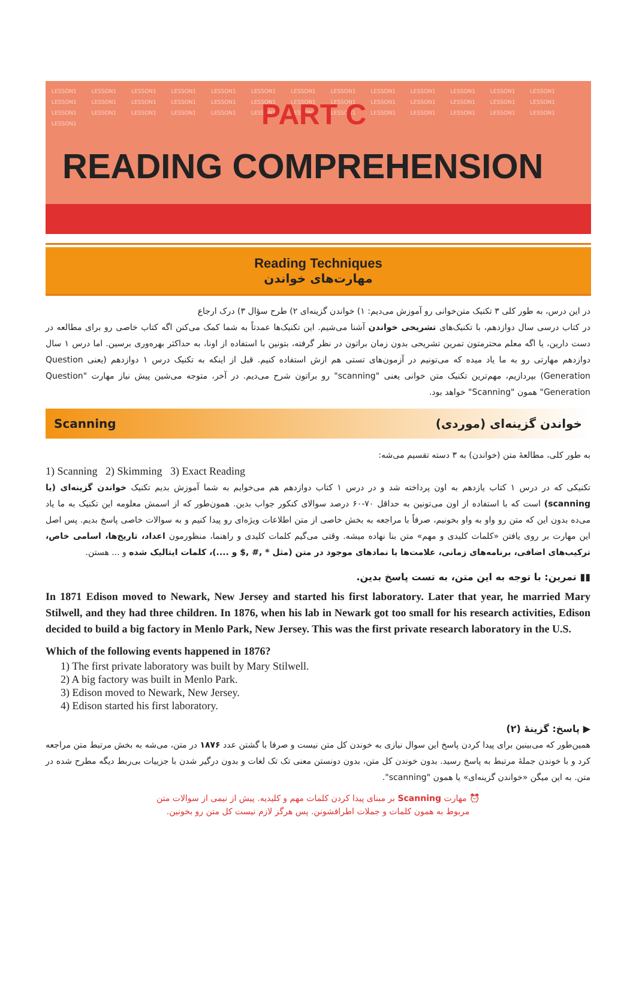LESSON1 LESSON1 LESSON1 LESSON1 LESSON1 LESSON1 LESSON1 LESSON1 LESSON1 LESSON1 LESSON1 LESSON1 LESSON1 LESSON1 LESSON1 LESSON1 LESSON1 LESSON1 LESSON1 LESSON1 LESSON1 LESSON1 LESSON1 LESSON1 LESSON1 LESSON1 LESSON1 LESSON1 LESSON1 LESSON1 LESSON1 LESSON1 LESSON1 LESSON1 LESSON1 LESSON1 LESSON1 LESSON1 LESSON1 LESSON1
PART C
READING COMPREHENSION
Reading Techniques
مهارت‌های خواندن
در این درس، به طور کلی ۳ تکنیک متن‌خوانی رو آموزش می‌دیم: ۱) خواندن گزینه‌ای ۲) طرح سؤال ۳) درک ارجاع
در کتاب درسی سال دوازدهم، با تکنیک‌های تشریحی خواندن آشنا می‌شیم. این تکنیک‌ها عمدتاً به شما کمک می‌کنن اگه کتاب خاصی رو برای مطالعه در دست دارین، یا اگه معلم محترمتون تمرین تشریحی بدون زمان براتون در نظر گرفته، بتونین با استفاده از اونا، به حداکثر بهره‌وری برسین. اما درس ۱ سال دوازدهم مهارتی رو به ما یاد میده که می‌تونیم در آزمون‌های تستی هم ازش استفاده کنیم. قبل از اینکه به تکنیک درس ۱ دوازدهم (یعنی Question Generation) بپردازیم، مهم‌ترین تکنیک متن خوانی یعنی "scanning" رو براتون شرح می‌دیم. در آخر، متوجه می‌شین پیش نیاز مهارت "Question Generation" همون "Scanning" خواهد بود.
Scanning خواندن گزینه‌ای (موردی)
به طور کلی، مطالعهٔ متن (خواندن) به ۳ دسته تقسیم می‌شه:
1) Scanning 2) Skimming 3) Exact Reading
تکنیکی که در درس ۱ کتاب یازدهم به اون پرداخته شد و در درس ۱ کتاب دوازدهم هم می‌خوایم به شما آموزش بدیم تکنیک خواندن گزینه‌ای (یا scanning) است که با استفاده از اون می‌تونین به حداقل ۷۰-۶۰ درصد سوالای کنکور جواب بدین. همون‌طور که از اسمش معلومه این تکنیک به ما یاد می‌ده بدون این که متن رو واو به واو بخونیم، صرفاً با مراجعه به بخش خاصی از متن اطلاعات ویژه‌ای رو پیدا کنیم و به سوالات خاصی پاسخ بدیم. پس اصل این مهارت بر روی یافتن «کلمات کلیدی و مهم» متن بنا نهاده میشه. وقتی می‌گیم کلمات کلیدی و راهنما، منظورمون اعداد، تاریخ‌ها، اسامی خاص، ترکیب‌های اضافی، برنامه‌های زمانی، علامت‌ها یا نمادهای موجود در متن (مثل * ,# ,$ و ....)، کلمات ایتالیک شده و ... هستن.
▮▮ تمرین: با توجه به این متن، به تست پاسخ بدین.
In 1871 Edison moved to Newark, New Jersey and started his first laboratory. Later that year, he married Mary Stilwell, and they had three children. In 1876, when his lab in Newark got too small for his research activities, Edison decided to build a big factory in Menlo Park, New Jersey. This was the first private research laboratory in the U.S.
Which of the following events happened in 1876?
1) The first private laboratory was built by Mary Stilwell.
2) A big factory was built in Menlo Park.
3) Edison moved to Newark, New Jersey.
4) Edison started his first laboratory.
▶ پاسخ: گزینهٔ (۲)
همین‌طور که می‌بینین برای پیدا کردن پاسخ این سوال نیازی به خوندن کل متن نیست و صرفا با گشتن عدد ۱۸۷۶ در متن، می‌شه به بخش مرتبط متن مراجعه کرد و با خوندن جملهٔ مرتبط به پاسخ رسید. بدون خوندن کل متن، بدون دونستن معنی تک تک لغات و بدون درگیر شدن با جزییات بی‌ربط دیگه مطرح شده در متن. به این میگن «خواندن گزینه‌ای» یا همون "scanning".
⏰ مهارت Scanning بر مبنای پیدا کردن کلمات مهم و کلیدیه. پیش از نیمی از سوالات متن
مربوط به همون کلمات و جملات اطرافشونن. پس هرگز لازم نیست کل متن رو بخونین.